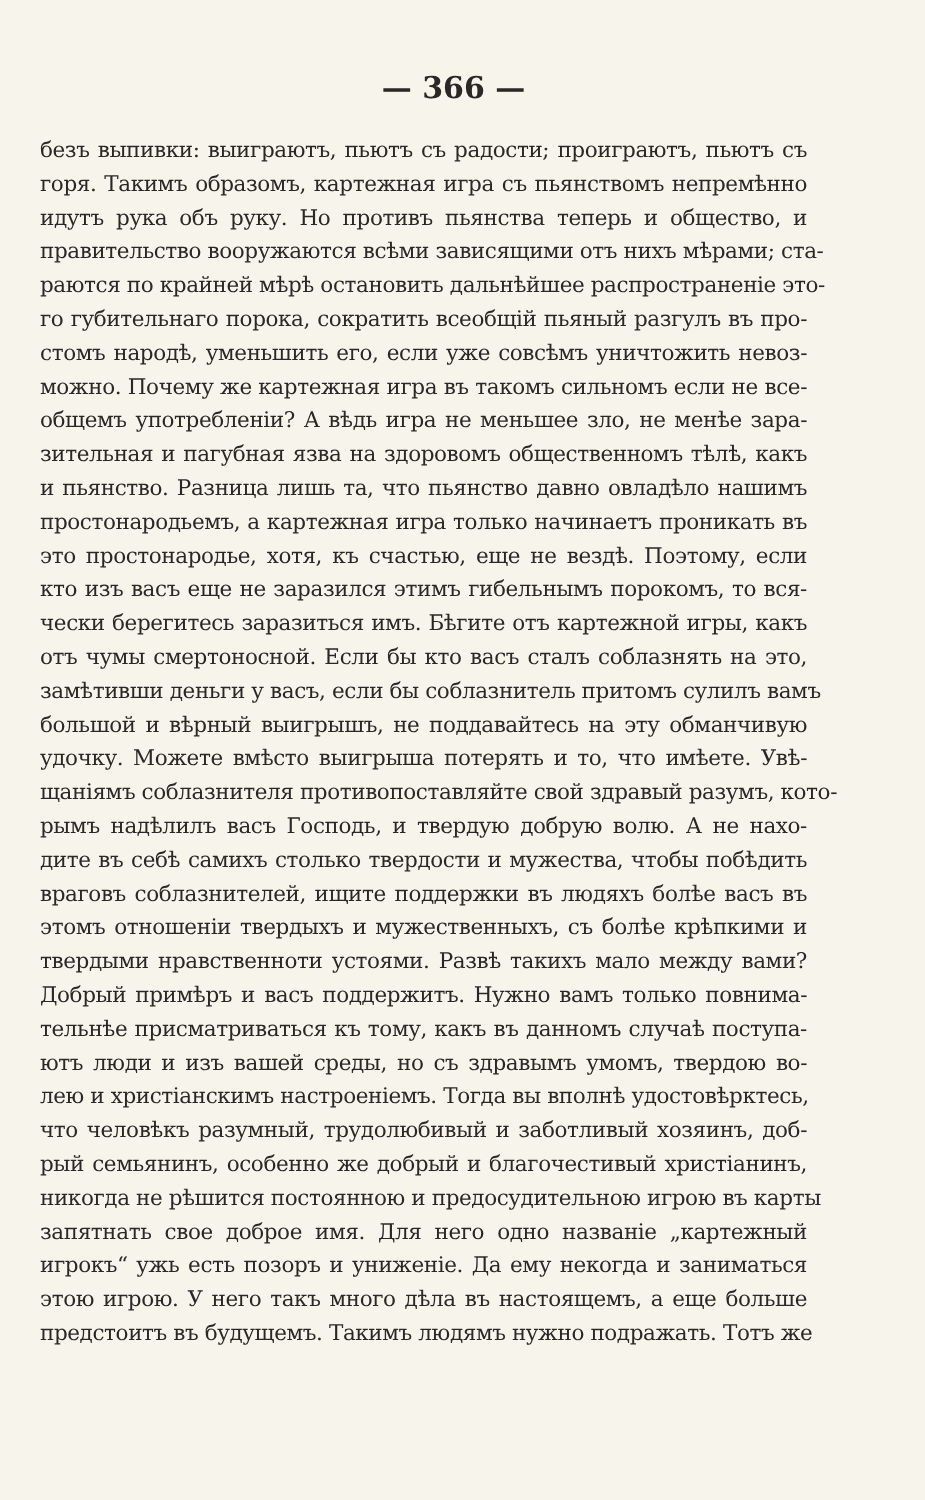— 366 —
безъ выпивки: выиграютъ, пьютъ съ радости; проиграютъ, пьютъ съ
горя. Такимъ образомъ, картежная игра съ пьянствомъ непремѣнно
идутъ рука объ руку. Но противъ пьянства теперь и общество, и
правительство вооружаются всѣми зависящими отъ нихъ мѣрами; ста-
раются по крайней мѣрѣ остановить дальнѣйшее распространеніе это-
го губительнаго порока, сократить всеобщій пьяный разгулъ въ про-
стомъ народѣ, уменьшить его, если уже совсѣмъ уничтожить невоз-
можно. Почему же картежная игра въ такомъ сильномъ если не все-
общемъ употребленіи? А вѣдь игра не меньшее зло, не менѣе зара-
зительная и пагубная язва на здоровомъ общественномъ тѣлѣ, какъ
и пьянство. Разница лишь та, что пьянство давно овладѣло нашимъ
простонародьемъ, а картежная игра только начинаетъ проникать въ
это простонародье, хотя, къ счастью, еще не вездѣ. Поэтому, если
кто изъ васъ еще не заразился этимъ гибельнымъ порокомъ, то вся-
чески берегитесь заразиться имъ. Бѣгите отъ картежной игры, какъ
отъ чумы смертоносной. Если бы кто васъ сталъ соблазнять на это,
замѣтивши деньги у васъ, если бы соблазнитель притомъ сулилъ вамъ
большой и вѣрный выигрышъ, не поддавайтесь на эту обманчивую
удочку. Можете вмѣсто выигрыша потерять и то, что имѣете. Увѣ-
щаніямъ соблазнителя противопоставляйте свой здравый разумъ, кото-
рымъ надѣлилъ васъ Господь, и твердую добрую волю. А не нахо-
дите въ себѣ самихъ столько твердости и мужества, чтобы побѣдить
враговъ соблазнителей, ищите поддержки въ людяхъ болѣе васъ въ
этомъ отношеніи твердыхъ и мужественныхъ, съ болѣе крѣпкими и
твердыми нравственноти устоями. Развѣ такихъ мало между вами?
Добрый примѣръ и васъ поддержитъ. Нужно вамъ только повнима-
тельнѣе присматриваться къ тому, какъ въ данномъ случаѣ поступа-
ютъ люди и изъ вашей среды, но съ здравымъ умомъ, твердою во-
лею и христіанскимъ настроеніемъ. Тогда вы вполнѣ удостовѣрктесь,
что человѣкъ разумный, трудолюбивый и заботливый хозяинъ, доб-
рый семьянинъ, особенно же добрый и благочестивый христіанинъ,
никогда не рѣшится постоянною и предосудительною игрою въ карты
запятнать свое доброе имя. Для него одно названіе „картежный
игрокъ“ ужь есть позоръ и униженіе. Да ему некогда и заниматься
этою игрою. У него такъ много дѣла въ настоящемъ, а еще больше
предстоитъ въ будущемъ. Такимъ людямъ нужно подражать. Тотъ же